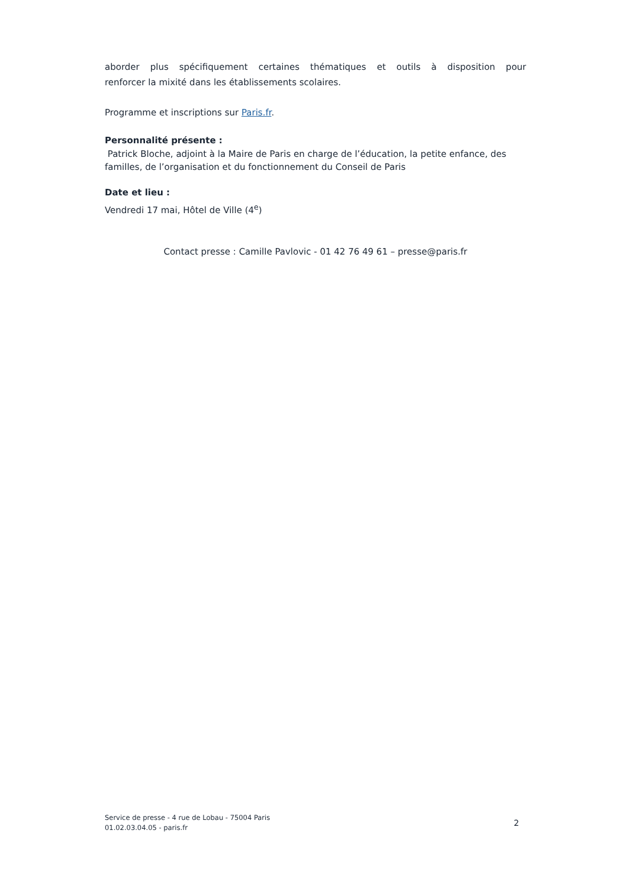aborder plus spécifiquement certaines thématiques et outils à disposition pour
renforcer la mixité dans les établissements scolaires.
Programme et inscriptions sur Paris.fr.
Personnalité présente :
Patrick Bloche, adjoint à la Maire de Paris en charge de l’éducation, la petite enfance, des familles, de l’organisation et du fonctionnement du Conseil de Paris
Date et lieu :
Vendredi 17 mai, Hôtel de Ville (4<sup>e</sup>)
Contact presse : Camille Pavlovic - 01 42 76 49 61 – presse@paris.fr
Service de presse - 4 rue de Lobau - 75004 Paris
01.02.03.04.05 - paris.fr
2